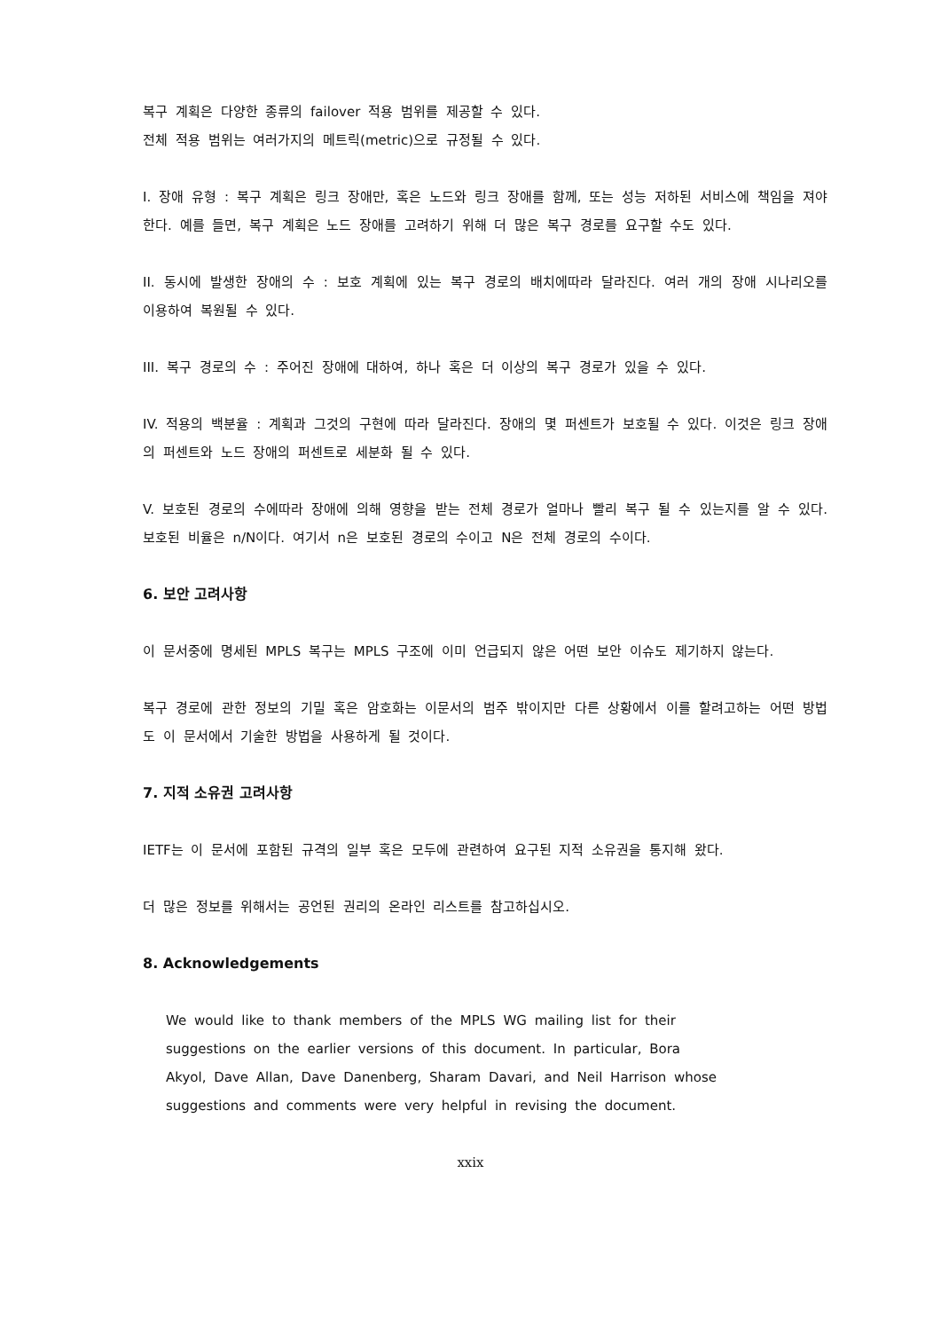복구 계획은 다양한 종류의 failover 적용 범위를 제공할 수 있다.
전체 적용 범위는 여러가지의 메트릭(metric)으로 규정될 수 있다.
I. 장애 유형 : 복구 계획은 링크 장애만, 혹은 노드와 링크 장애를 함께, 또는 성능 저하된 서비스에 책임을 져야 한다. 예를 들면, 복구 계획은 노드 장애를 고려하기 위해 더 많은 복구 경로를 요구할 수도 있다.
II. 동시에 발생한 장애의 수 : 보호 계획에 있는 복구 경로의 배치에따라 달라진다. 여러 개의 장애 시나리오를 이용하여 복원될 수 있다.
III. 복구 경로의 수 : 주어진 장애에 대하여, 하나 혹은 더 이상의 복구 경로가 있을 수 있다.
IV. 적용의 백분율 : 계획과 그것의 구현에 따라 달라진다. 장애의 몇 퍼센트가 보호될 수 있다. 이것은 링크 장애의 퍼센트와 노드 장애의 퍼센트로 세분화 될 수 있다.
V. 보호된 경로의 수에따라 장애에 의해 영향을 받는 전체 경로가 얼마나 빨리 복구 될 수 있는지를 알 수 있다. 보호된 비율은 n/N이다. 여기서 n은 보호된 경로의 수이고 N은 전체 경로의 수이다.
6. 보안 고려사항
이 문서중에 명세된 MPLS 복구는 MPLS 구조에 이미 언급되지 않은 어떤 보안 이슈도 제기하지 않는다.
복구 경로에 관한 정보의 기밀 혹은 암호화는 이문서의 범주 밖이지만 다른 상황에서 이를 할려고하는 어떤 방법도 이 문서에서 기술한 방법을 사용하게 될 것이다.
7. 지적 소유권 고려사항
IETF는 이 문서에 포함된 규격의 일부 혹은 모두에 관련하여 요구된 지적 소유권을 통지해 왔다.
더 많은 정보를 위해서는 공언된 권리의 온라인 리스트를 참고하십시오.
8. Acknowledgements
We would like to thank members of the MPLS WG mailing list for their suggestions on the earlier versions of this document. In particular, Bora Akyol, Dave Allan, Dave Danenberg, Sharam Davari, and Neil Harrison whose suggestions and comments were very helpful in revising the document.
xxix